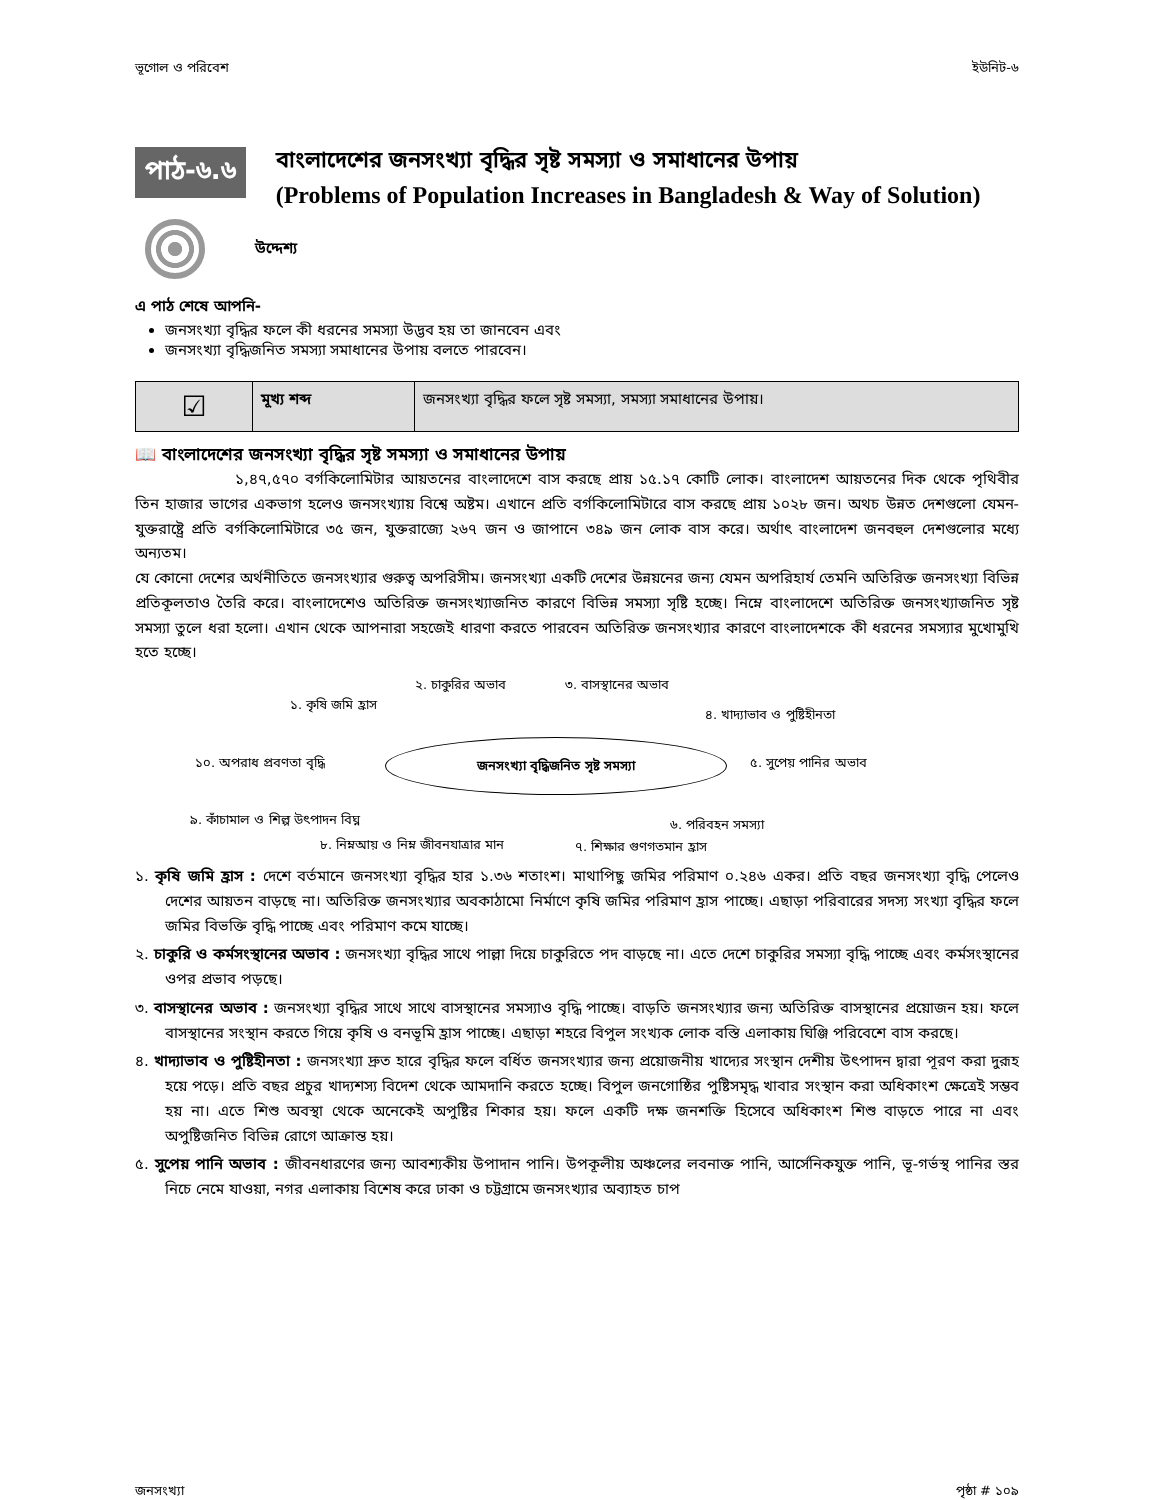ভূগোল ও পরিবেশ ইউনিট-৬
পাঠ-৬.৬
বাংলাদেশের জনসংখ্যা বৃদ্ধির সৃষ্ট সমস্যা ও সমাধানের উপায়
(Problems of Population Increases in Bangladesh & Way of Solution)
উদ্দেশ্য
এ পাঠ শেষে আপনি-
জনসংখ্যা বৃদ্ধির ফলে কী ধরনের সমস্যা উদ্ভব হয় তা জানবেন এবং
জনসংখ্যা বৃদ্ধিজনিত সমস্যা সমাধানের উপায় বলতে পারবেন।
| ☑ | মূখ্য শব্দ | জনসংখ্যা বৃদ্ধির ফলে সৃষ্ট সমস্যা, সমস্যা সমাধানের উপায়। |
📖 বাংলাদেশের জনসংখ্যা বৃদ্ধির সৃষ্ট সমস্যা ও সমাধানের উপায়
১,৪৭,৫৭০ বর্গকিলোমিটার আয়তনের বাংলাদেশে বাস করছে প্রায় ১৫.১৭ কোটি লোক। বাংলাদেশ আয়তনের দিক থেকে পৃথিবীর তিন হাজার ভাগের একভাগ হলেও জনসংখ্যায় বিশ্বে অষ্টম। এখানে প্রতি বর্গকিলোমিটারে বাস করছে প্রায় ১০২৮ জন। অথচ উন্নত দেশগুলো যেমন- যুক্তরাষ্ট্রে প্রতি বর্গকিলোমিটারে ৩৫ জন, যুক্তরাজ্যে ২৬৭ জন ও জাপানে ৩৪৯ জন লোক বাস করে। অর্থাৎ বাংলাদেশ জনবহুল দেশগুলোর মধ্যে অন্যতম।
যে কোনো দেশের অর্থনীতিতে জনসংখ্যার গুরুত্ব অপরিসীম। জনসংখ্যা একটি দেশের উন্নয়নের জন্য যেমন অপরিহার্য তেমনি অতিরিক্ত জনসংখ্যা বিভিন্ন প্রতিকূলতাও তৈরি করে। বাংলাদেশেও অতিরিক্ত জনসংখ্যাজনিত কারণে বিভিন্ন সমস্যা সৃষ্টি হচ্ছে। নিম্নে বাংলাদেশে অতিরিক্ত জনসংখ্যাজনিত সৃষ্ট সমস্যা তুলে ধরা হলো। এখান থেকে আপনারা সহজেই ধারণা করতে পারবেন অতিরিক্ত জনসংখ্যার কারণে বাংলাদেশকে কী ধরনের সমস্যার মুখোমুখি হতে হচ্ছে।
১. কৃষি জমি হ্রাস
২. চাকুরির অভাব ৩. বাসস্থানের অভাব
৪. খাদ্যাভাব ও পুষ্টিহীনতা
জনসংখ্যা বৃদ্ধিজনিত সৃষ্ট সমস্যা
৫. সুপেয় পানির অভাব ১০. অপরাধ প্রবণতা বৃদ্ধি
৯. কাঁচামাল ও শিল্প উৎপাদন বিঘ্ন ৬. পরিবহন সমস্যা
৮. নিম্নআয় ও নিম্ন জীবনযাত্রার মান ৭. শিক্ষার গুণগতমান হ্রাস
১. কৃষি জমি হ্রাস : দেশে বর্তমানে জনসংখ্যা বৃদ্ধির হার ১.৩৬ শতাংশ। মাথাপিছু জমির পরিমাণ ০.২৪৬ একর। প্রতি বছর জনসংখ্যা বৃদ্ধি পেলেও দেশের আয়তন বাড়ছে না। অতিরিক্ত জনসংখ্যার অবকাঠামো নির্মাণে কৃষি জমির পরিমাণ হ্রাস পাচ্ছে। এছাড়া পরিবারের সদস্য সংখ্যা বৃদ্ধির ফলে জমির বিভক্তি বৃদ্ধি পাচ্ছে এবং পরিমাণ কমে যাচ্ছে।
২. চাকুরি ও কর্মসংস্থানের অভাব : জনসংখ্যা বৃদ্ধির সাথে পাল্লা দিয়ে চাকুরিতে পদ বাড়ছে না। এতে দেশে চাকুরির সমস্যা বৃদ্ধি পাচ্ছে এবং কর্মসংস্থানের ওপর প্রভাব পড়ছে।
৩. বাসস্থানের অভাব : জনসংখ্যা বৃদ্ধির সাথে সাথে বাসস্থানের সমস্যাও বৃদ্ধি পাচ্ছে। বাড়তি জনসংখ্যার জন্য অতিরিক্ত বাসস্থানের প্রয়োজন হয়। ফলে বাসস্থানের সংস্থান করতে গিয়ে কৃষি ও বনভূমি হ্রাস পাচ্ছে। এছাড়া শহরে বিপুল সংখ্যক লোক বস্তি এলাকায় ঘিঞ্জি পরিবেশে বাস করছে।
৪. খাদ্যাভাব ও পুষ্টিহীনতা : জনসংখ্যা দ্রুত হারে বৃদ্ধির ফলে বর্ধিত জনসংখ্যার জন্য প্রয়োজনীয় খাদ্যের সংস্থান দেশীয় উৎপাদন দ্বারা পূরণ করা দুরূহ হয়ে পড়ে। প্রতি বছর প্রচুর খাদ্যশস্য বিদেশ থেকে আমদানি করতে হচ্ছে। বিপুল জনগোষ্ঠির পুষ্টিসমৃদ্ধ খাবার সংস্থান করা অধিকাংশ ক্ষেত্রেই সম্ভব হয় না। এতে শিশু অবস্থা থেকে অনেকেই অপুষ্টির শিকার হয়। ফলে একটি দক্ষ জনশক্তি হিসেবে অধিকাংশ শিশু বাড়তে পারে না এবং অপুষ্টিজনিত বিভিন্ন রোগে আক্রান্ত হয়।
৫. সুপেয় পানি অভাব : জীবনধারণের জন্য আবশ্যকীয় উপাদান পানি। উপকূলীয় অঞ্চলের লবনাক্ত পানি, আর্সেনিকযুক্ত পানি, ভূ-গর্ভস্থ পানির স্তর নিচে নেমে যাওয়া, নগর এলাকায় বিশেষ করে ঢাকা ও চট্টগ্রামে জনসংখ্যার অব্যাহত চাপ
জনসংখ্যা পৃষ্ঠা # ১০৯